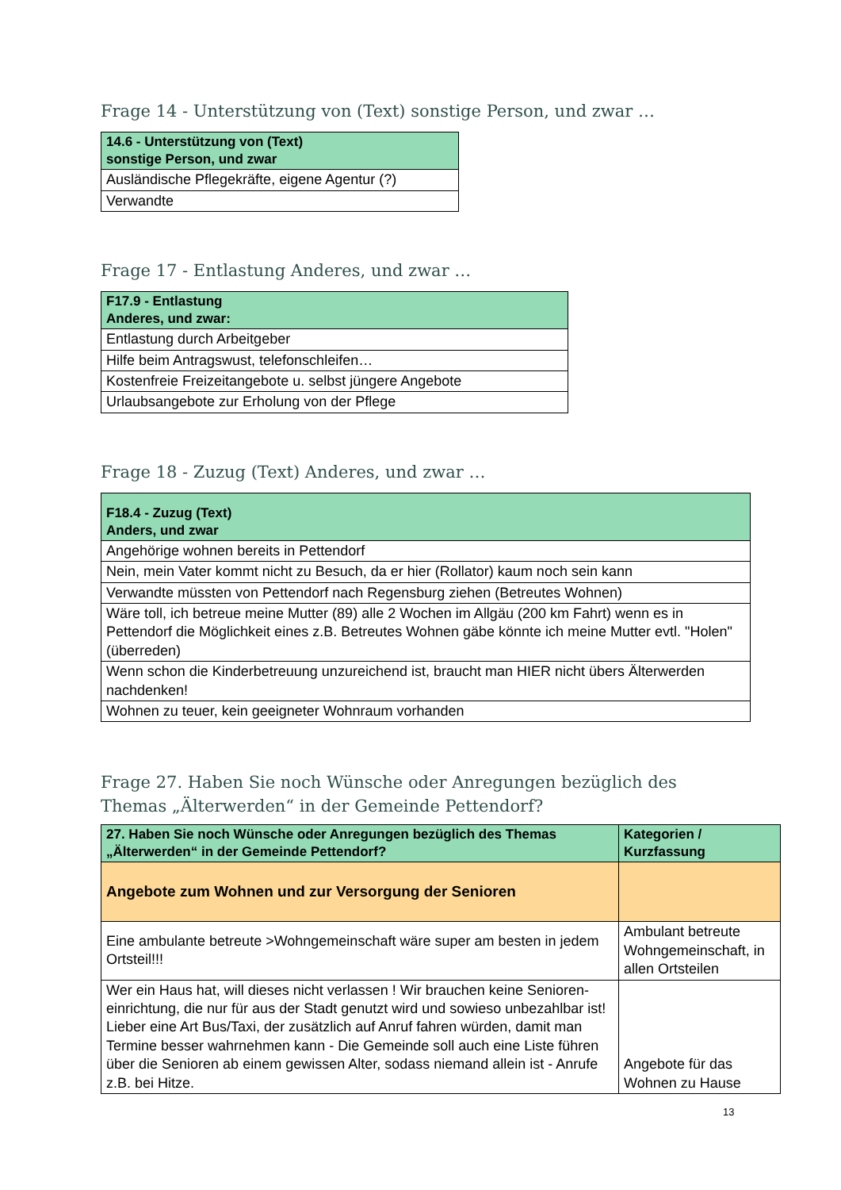Frage 14 - Unterstützung von (Text) sonstige Person, und zwar …
| 14.6 - Unterstützung von (Text) sonstige Person, und zwar |
| --- |
| Ausländische Pflegekräfte, eigene Agentur (?) |
| Verwandte |
Frage 17 - Entlastung Anderes, und zwar …
| F17.9 - Entlastung Anderes, und zwar: |
| --- |
| Entlastung durch Arbeitgeber |
| Hilfe beim Antragswust, telefonschleifen… |
| Kostenfreie Freizeitangebote u. selbst jüngere Angebote |
| Urlaubsangebote zur Erholung von der Pflege |
Frage 18 - Zuzug (Text) Anderes, und zwar …
| F18.4 - Zuzug (Text) Anders, und zwar |
| --- |
| Angehörige wohnen bereits in Pettendorf |
| Nein, mein Vater kommt nicht zu Besuch, da er hier (Rollator) kaum noch sein kann |
| Verwandte müssten von Pettendorf nach Regensburg ziehen (Betreutes Wohnen) |
| Wäre toll, ich betreue meine Mutter (89) alle 2 Wochen im Allgäu (200 km Fahrt) wenn es in Pettendorf die Möglichkeit eines z.B. Betreutes Wohnen gäbe könnte ich meine Mutter evtl. "Holen" (überreden) |
| Wenn schon die Kinderbetreuung unzureichend ist, braucht man HIER nicht übers Älterwerden nachdenken! |
| Wohnen zu teuer, kein geeigneter Wohnraum vorhanden |
Frage 27. Haben Sie noch Wünsche oder Anregungen bezüglich des Themas „Älterwerden“ in der Gemeinde Pettendorf?
| 27. Haben Sie noch Wünsche oder Anregungen bezüglich des Themas „Älterwerden“ in der Gemeinde Pettendorf? | Kategorien / Kurzfassung |
| --- | --- |
| Angebote zum Wohnen und zur Versorgung der Senioren | |
| Eine ambulante betreute >Wohngemeinschaft wäre super am besten in jedem Ortsteil!!! | Ambulant betreute Wohngemeinschaft, in allen Ortsteilen |
| Wer ein Haus hat, will dieses nicht verlassen ! Wir brauchen keine Senioren-einrichtung, die nur für aus der Stadt genutzt wird und sowieso unbezahlbar ist! Lieber eine Art Bus/Taxi, der zusätzlich auf Anruf fahren würden, damit man Termine besser wahrnehmen kann - Die Gemeinde soll auch eine Liste führen über die Senioren ab einem gewissen Alter, sodass niemand allein ist - Anrufe z.B. bei Hitze. | Angebote für das Wohnen zu Hause |
13